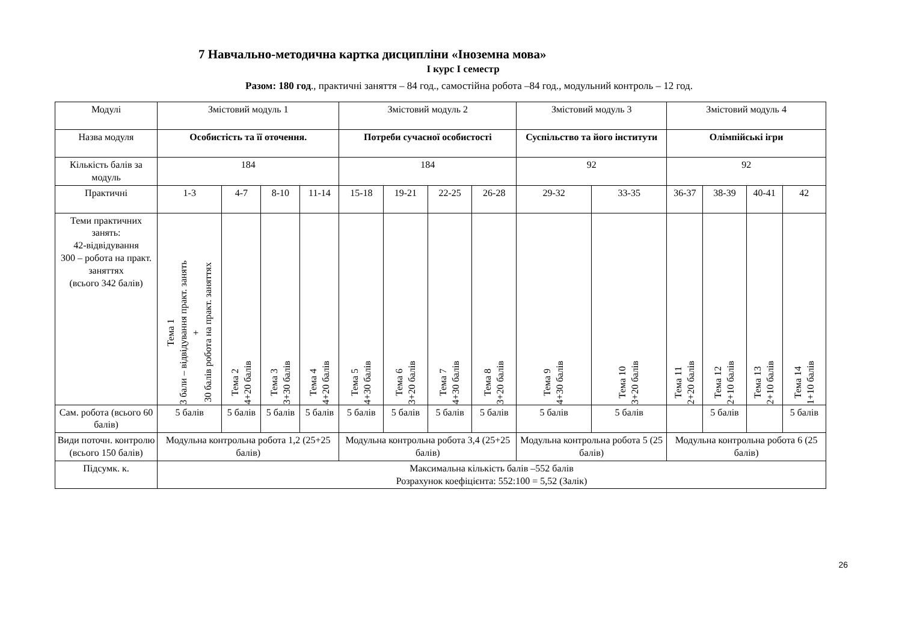7 Навчально-методична картка дисципліни «Іноземна мова»
І курс І семестр
Разом: 180 год., практичні заняття – 84 год., самостійна робота –84 год., модульний контроль – 12 год.
| Модулі | Змістовий модуль 1 | | | | Змістовий модуль 2 | | | | Змістовий модуль 3 | | Змістовий модуль 4 | | | |
| Назва модуля | Особистість та її оточення. | | | | Потреби сучасної особистості | | | | Суспільство та його інститути | | Олімпійські ігри | | | |
| Кількість балів за модуль | 184 | | | | 184 | | | | 92 | | 92 | | | |
| Практичні | 1-3 | 4-7 | 8-10 | 11-14 | 15-18 | 19-21 | 22-25 | 26-28 | 29-32 | 33-35 | 36-37 | 38-39 | 40-41 | 42 |
| Теми практичних занять: 42-відвідування 300 – робота на практ. заняттях (всього 342 балів) | Тема 1 3 бали – відвідування практ. занять + 30 балів робота на практ. заняттях | Тема 2 4+20 балів | Тема 3 3+30 балів | Тема 4 4+20 балів | Тема 5 4+30 балів | Тема 6 3+20 балів | Тема 7 4+30 балів | Тема 8 3+20 балів | Тема 9 4+30 балів | Тема 10 3+20 балів | Тема 11 2+20 балів | Тема 12 2+10 балів | Тема 13 2+10 балів | Тема 14 1+10 балів |
| Сам. робота (всього 60 балів) | 5 балів | 5 балів | 5 балів | 5 балів | 5 балів | 5 балів | 5 балів | 5 балів | 5 балів | 5 балів | | 5 балів | | 5 балів |
| Види поточн. контролю (всього 150 балів) | Модульна контрольна робота 1,2 (25+25 балів) | | | | Модульна контрольна робота 3,4 (25+25 балів) | | | | Модульна контрольна робота 5 (25 балів) | | Модульна контрольна робота 6 (25 балів) | | | |
| Підсумк. к. | Максимальна кількість балів –552 балів Розрахунок коефіцієнта: 552:100 = 5,52 (Залік) | | | | | | | | | | | | | |
26